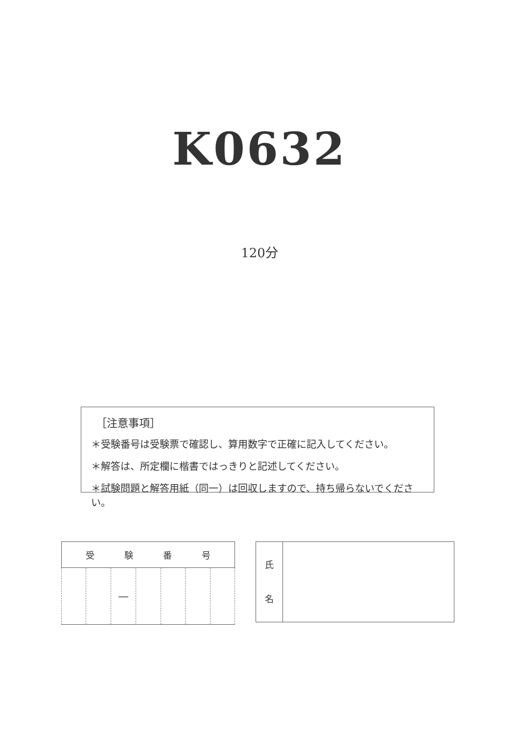K0632
120分
［注意事項］
＊受験番号は受験票で確認し、算用数字で正確に記入してください。
＊解答は、所定欄に楷書ではっきりと記述してください。
＊試験問題と解答用紙（同一）は回収しますので、持ち帰らないでください。
| 受 験 番 号 | | | | | | |
| | | — | | | | |
| 氏 名 | |